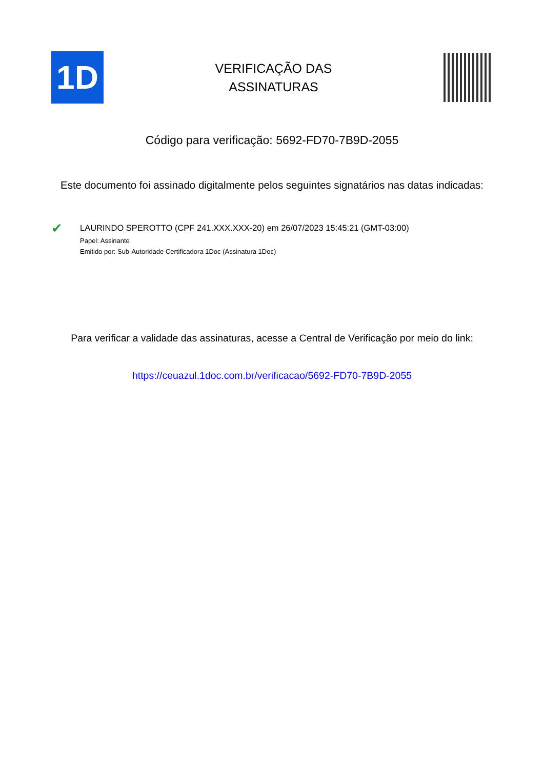1D
VERIFICAÇÃO DAS
ASSINATURAS
Código para verificação: 5692-FD70-7B9D-2055
Este documento foi assinado digitalmente pelos seguintes signatários nas datas indicadas:
✔
LAURINDO SPEROTTO (CPF 241.XXX.XXX-20) em 26/07/2023 15:45:21 (GMT-03:00)
Papel: Assinante
Emitido por: Sub-Autoridade Certificadora 1Doc (Assinatura 1Doc)
Para verificar a validade das assinaturas, acesse a Central de Verificação por meio do link:
https://ceuazul.1doc.com.br/verificacao/5692-FD70-7B9D-2055